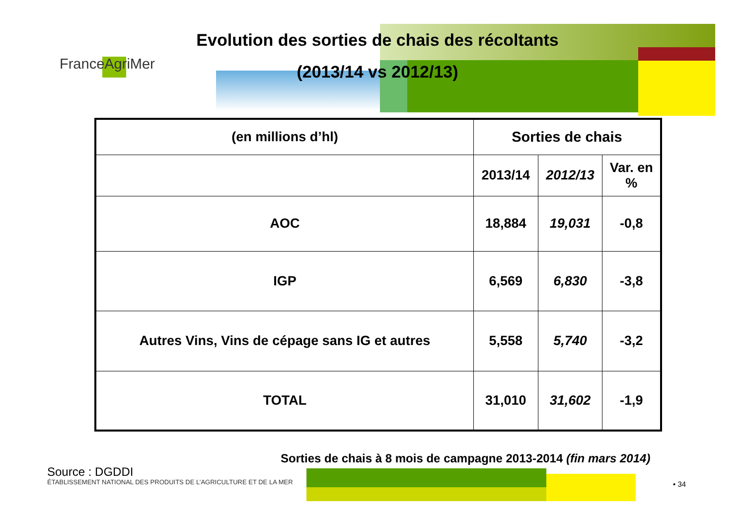Evolution des sorties de chais des récoltants (2013/14 vs 2012/13)
FranceAgriMer
| (en millions d’hl) | Sorties de chais | | |
| --- | --- | --- | --- |
| | 2013/14 | 2012/13 | Var. en % |
| AOC | 18,884 | 19,031 | -0,8 |
| IGP | 6,569 | 6,830 | -3,8 |
| Autres Vins, Vins de cépage sans IG et autres | 5,558 | 5,740 | -3,2 |
| TOTAL | 31,010 | 31,602 | -1,9 |
Sorties de chais à 8 mois de campagne 2013-2014 (fin mars 2014)
Source : DGDDI
ÉTABLISSEMENT NATIONAL DES PRODUITS DE L’AGRICULTURE ET DE LA MER
• 34